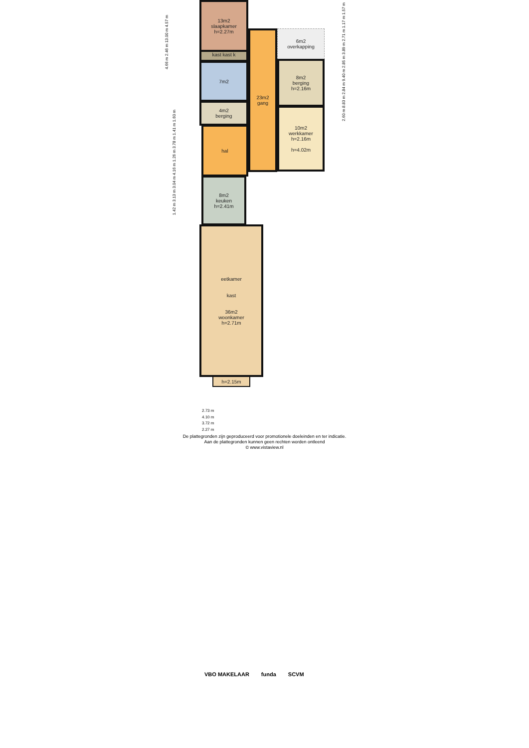13m2
slaapkamer
h=2.27m
kast kast k
7m2
4m2
berging
hal
23m2
gang
6m2
overkapping
8m2
berging
h=2.16m
10m2
werkkamer
h=2.16m
h=4.02m
8m2
keuken
h=2.41m
eetkamer
kast
36m2
woonkamer
h=2.71m
h=2.15m
4.66 m 2.46 m 13.00 m 4.57 m
1.42 m 3.13 m 3.04 m 4.16 m 1.26 m 3.78 m 1.41 m 1.60 m
2.60 m 8.83 m 2.84 m 9.40 m 2.85 m 3.89 m 2.71 m 1.17 m 1.57 m
2.73 m
4.10 m
3.72 m
2.27 m
De plattegronden zijn geproduceerd voor promotionele doeleinden en ter indicatie.
Aan de plattegronden kunnen geen rechten worden ontleend
© www.vistaview.nl
VBO MAKELAAR funda SCVM